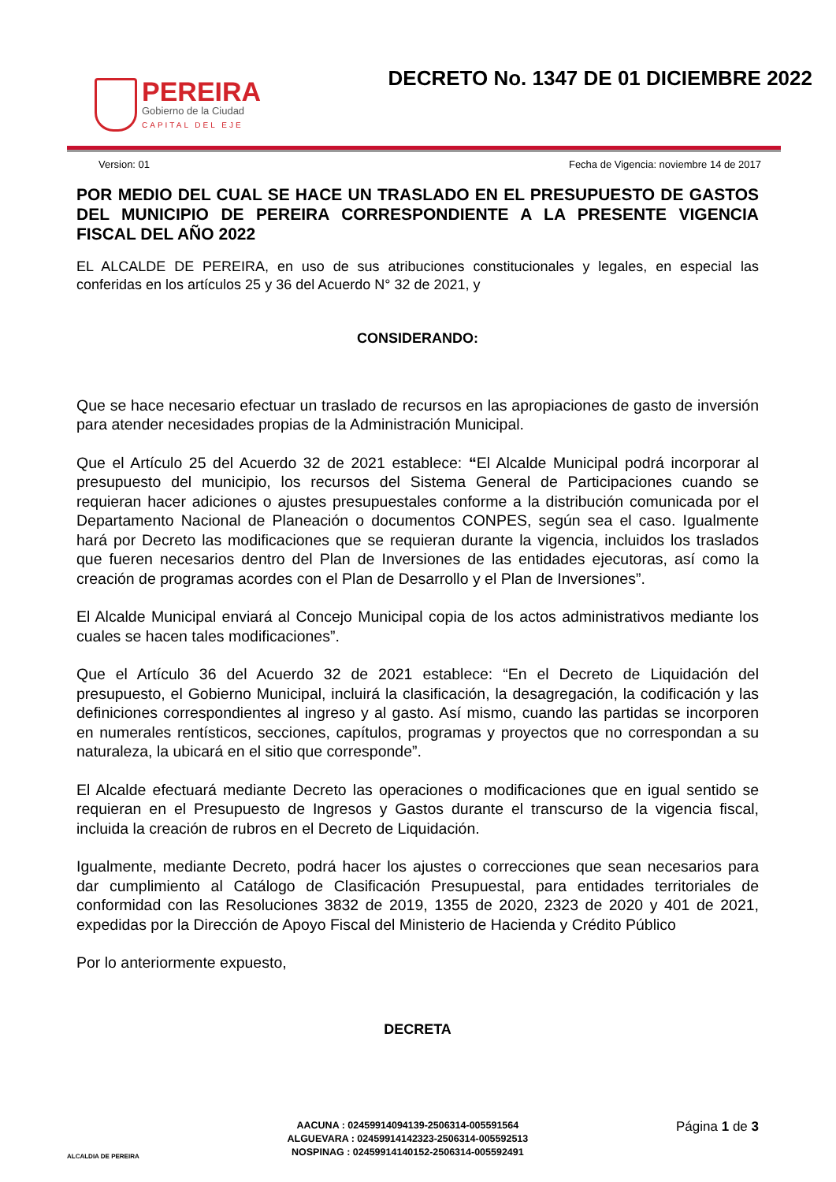PEREIRA
Gobierno de la Ciudad
CAPITAL DEL EJE
DECRETO No. 1347 DE 01 DICIEMBRE 2022
Version: 01 Fecha de Vigencia: noviembre 14 de 2017
POR MEDIO DEL CUAL SE HACE UN TRASLADO EN EL PRESUPUESTO DE GASTOS DEL MUNICIPIO DE PEREIRA CORRESPONDIENTE A LA PRESENTE VIGENCIA FISCAL DEL AÑO 2022
EL ALCALDE DE PEREIRA, en uso de sus atribuciones constitucionales y legales, en especial las conferidas en los artículos 25 y 36 del Acuerdo N° 32 de 2021, y
CONSIDERANDO:
Que se hace necesario efectuar un traslado de recursos en las apropiaciones de gasto de inversión para atender necesidades propias de la Administración Municipal.
Que el Artículo 25 del Acuerdo 32 de 2021 establece: “El Alcalde Municipal podrá incorporar al presupuesto del municipio, los recursos del Sistema General de Participaciones cuando se requieran hacer adiciones o ajustes presupuestales conforme a la distribución comunicada por el Departamento Nacional de Planeación o documentos CONPES, según sea el caso. Igualmente hará por Decreto las modificaciones que se requieran durante la vigencia, incluidos los traslados que fueren necesarios dentro del Plan de Inversiones de las entidades ejecutoras, así como la creación de programas acordes con el Plan de Desarrollo y el Plan de Inversiones”.
El Alcalde Municipal enviará al Concejo Municipal copia de los actos administrativos mediante los cuales se hacen tales modificaciones”.
Que el Artículo 36 del Acuerdo 32 de 2021 establece: “En el Decreto de Liquidación del presupuesto, el Gobierno Municipal, incluirá la clasificación, la desagregación, la codificación y las definiciones correspondientes al ingreso y al gasto. Así mismo, cuando las partidas se incorporen en numerales rentísticos, secciones, capítulos, programas y proyectos que no correspondan a su naturaleza, la ubicará en el sitio que corresponde”.
El Alcalde efectuará mediante Decreto las operaciones o modificaciones que en igual sentido se requieran en el Presupuesto de Ingresos y Gastos durante el transcurso de la vigencia fiscal, incluida la creación de rubros en el Decreto de Liquidación.
Igualmente, mediante Decreto, podrá hacer los ajustes o correcciones que sean necesarios para dar cumplimiento al Catálogo de Clasificación Presupuestal, para entidades territoriales de conformidad con las Resoluciones 3832 de 2019, 1355 de 2020, 2323 de 2020 y 401 de 2021, expedidas por la Dirección de Apoyo Fiscal del Ministerio de Hacienda y Crédito Público
Por lo anteriormente expuesto,
DECRETA
ALCALDIA DE PEREIRA
AACUNA : 02459914094139-2506314-005591564
ALGUEVARA : 02459914142323-2506314-005592513
NOSPINAG : 02459914140152-2506314-005592491
Página 1 de 3